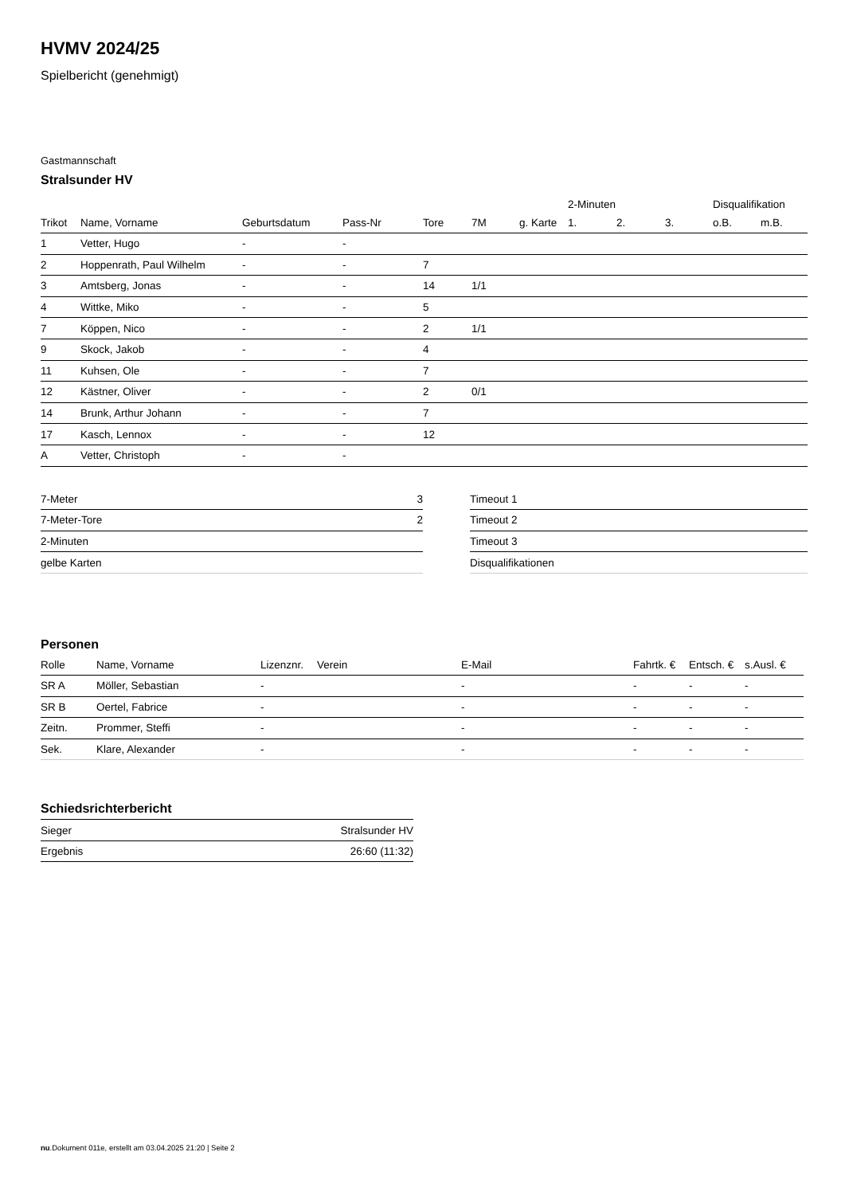HVMV 2024/25
Spielbericht (genehmigt)
Gastmannschaft
Stralsunder HV
| | | | | | | | 2-Minuten | | | Disqualifikation | |
| --- | --- | --- | --- | --- | --- | --- | --- | --- | --- | --- | --- |
| Trikot | Name, Vorname | Geburtsdatum | Pass-Nr | Tore | 7M | g. Karte | 1. | 2. | 3. | o.B. | m.B. |
| 1 | Vetter, Hugo | - | - | | | | | | | | |
| 2 | Hoppenrath, Paul Wilhelm | - | - | 7 | | | | | | | |
| 3 | Amtsberg, Jonas | - | - | 14 | 1/1 | | | | | | |
| 4 | Wittke, Miko | - | - | 5 | | | | | | | |
| 7 | Köppen, Nico | - | - | 2 | 1/1 | | | | | | |
| 9 | Skock, Jakob | - | - | 4 | | | | | | | |
| 11 | Kuhsen, Ole | - | - | 7 | | | | | | | |
| 12 | Kästner, Oliver | - | - | 2 | 0/1 | | | | | | |
| 14 | Brunk, Arthur Johann | - | - | 7 | | | | | | | |
| 17 | Kasch, Lennox | - | - | 12 | | | | | | | |
| A | Vetter, Christoph | - | - | | | | | | | | |
| 7-Meter | 3 |
| 7-Meter-Tore | 2 |
| 2-Minuten | |
| gelbe Karten | |
| Timeout 1 |
| Timeout 2 |
| Timeout 3 |
| Disqualifikationen |
Personen
| Rolle | Name, Vorname | Lizenznr. | Verein | E-Mail | Fahrtk. € | Entsch. € | s.Ausl. € |
| --- | --- | --- | --- | --- | --- | --- | --- |
| SR A | Möller, Sebastian | - | | - | - | - | - |
| SR B | Oertel, Fabrice | - | | - | - | - | - |
| Zeitn. | Prommer, Steffi | - | | - | - | - | - |
| Sek. | Klare, Alexander | - | | - | - | - | - |
Schiedsrichterbericht
| Sieger | Stralsunder HV |
| Ergebnis | 26:60 (11:32) |
nu.Dokument 011e, erstellt am 03.04.2025 21:20 | Seite 2